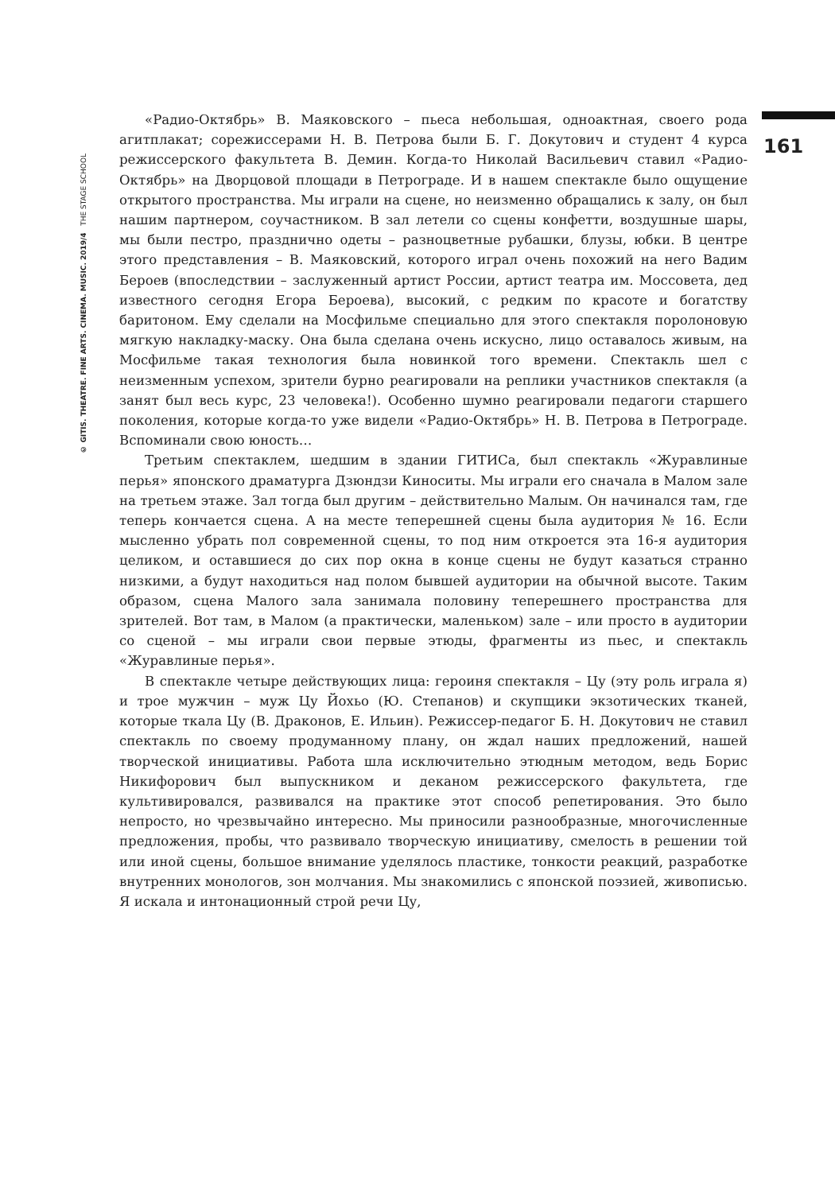© GITIS. THEATRE. FINE ARTS. CINEMA. MUSIC. 2019/4 THE STAGE SCHOOL
161
«Радио-Октябрь» В. Маяковского – пьеса небольшая, одноактная, своего рода агитплакат; сорежиссерами Н. В. Петрова были Б. Г. Докутович и студент 4 курса режиссерского факультета В. Демин. Когда-то Николай Васильевич ставил «Радио-Октябрь» на Дворцовой площади в Петрограде. И в нашем спектакле было ощущение открытого пространства. Мы играли на сцене, но неизменно обращались к залу, он был нашим партнером, соучастником. В зал летели со сцены конфетти, воздушные шары, мы были пестро, празднично одеты – разноцветные рубашки, блузы, юбки. В центре этого представления – В. Маяковский, которого играл очень похожий на него Вадим Бероев (впоследствии – заслуженный артист России, артист театра им. Моссовета, дед известного сегодня Егора Бероева), высокий, с редким по красоте и богатству баритоном. Ему сделали на Мосфильме специально для этого спектакля поролоновую мягкую накладку-маску. Она была сделана очень искусно, лицо оставалось живым, на Мосфильме такая технология была новинкой того времени. Спектакль шел с неизменным успехом, зрители бурно реагировали на реплики участников спектакля (а занят был весь курс, 23 человека!). Особенно шумно реагировали педагоги старшего поколения, которые когда-то уже видели «Радио-Октябрь» Н. В. Петрова в Петрограде. Вспоминали свою юность…
Третьим спектаклем, шедшим в здании ГИТИСа, был спектакль «Журавлиные перья» японского драматурга Дзюндзи Киноситы. Мы играли его сначала в Малом зале на третьем этаже. Зал тогда был другим – действительно Малым. Он начинался там, где теперь кончается сцена. А на месте теперешней сцены была аудитория № 16. Если мысленно убрать пол современной сцены, то под ним откроется эта 16-я аудитория целиком, и оставшиеся до сих пор окна в конце сцены не будут казаться странно низкими, а будут находиться над полом бывшей аудитории на обычной высоте. Таким образом, сцена Малого зала занимала половину теперешнего пространства для зрителей. Вот там, в Малом (а практически, маленьком) зале – или просто в аудитории со сценой – мы играли свои первые этюды, фрагменты из пьес, и спектакль «Журавлиные перья».
В спектакле четыре действующих лица: героиня спектакля – Цу (эту роль играла я) и трое мужчин – муж Цу Йохьо (Ю. Степанов) и скупщики экзотических тканей, которые ткала Цу (В. Драконов, Е. Ильин). Режиссер-педагог Б. Н. Докутович не ставил спектакль по своему продуманному плану, он ждал наших предложений, нашей творческой инициативы. Работа шла исключительно этюдным методом, ведь Борис Никифорович был выпускником и деканом режиссерского факультета, где культивировался, развивался на практике этот способ репетирования. Это было непросто, но чрезвычайно интересно. Мы приносили разнообразные, многочисленные предложения, пробы, что развивало творческую инициативу, смелость в решении той или иной сцены, большое внимание уделялось пластике, тонкости реакций, разработке внутренних монологов, зон молчания. Мы знакомились с японской поэзией, живописью. Я искала и интонационный строй речи Цу,